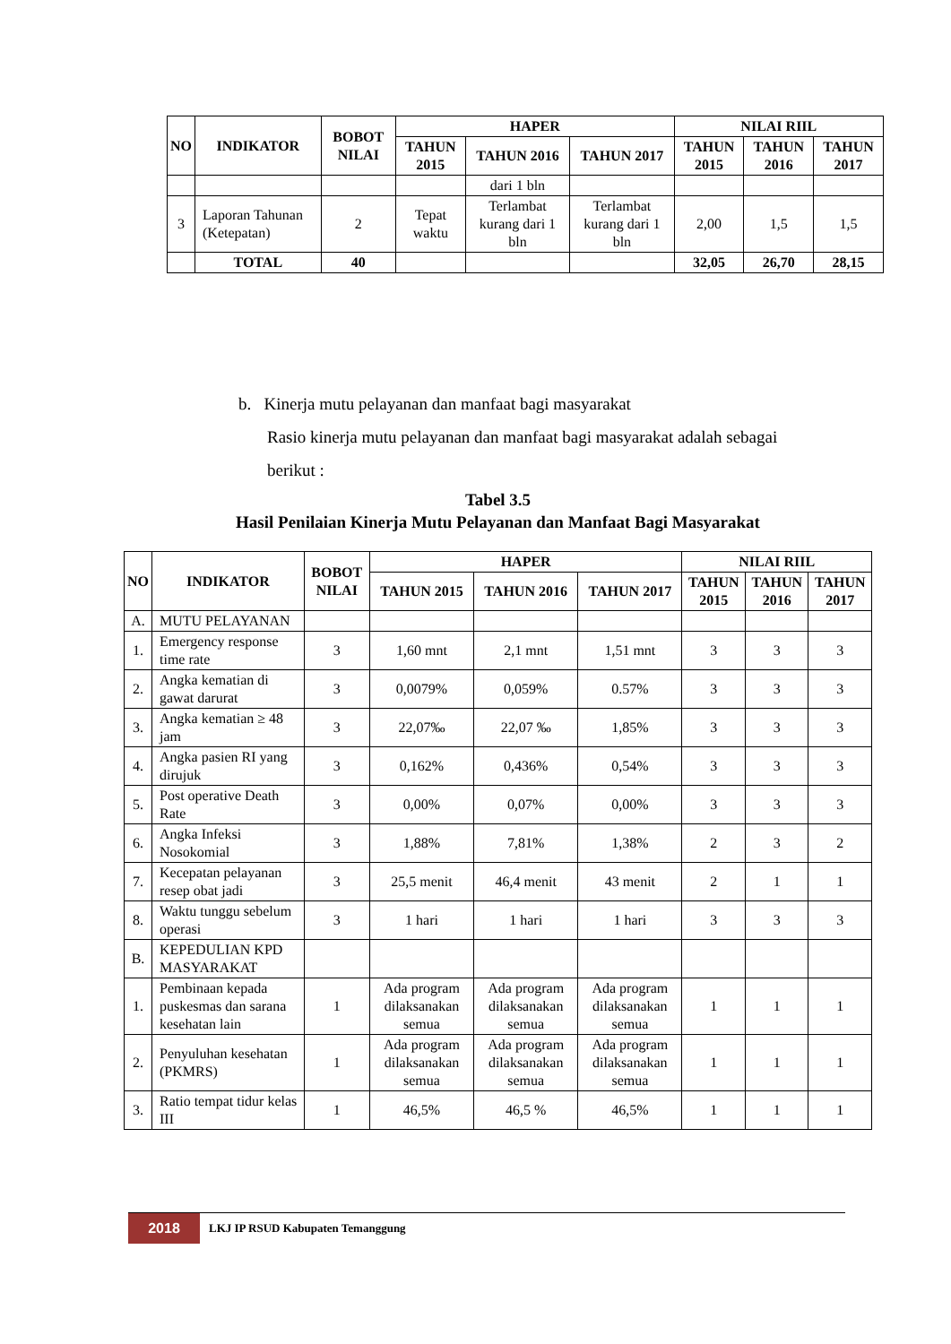| NO | INDIKATOR | BOBOT NILAI | HAPER | | | NILAI RIIL | | |
| --- | --- | --- | --- | --- | --- | --- | --- | --- |
| | | | TAHUN 2015 | TAHUN 2016 | TAHUN 2017 | TAHUN 2015 | TAHUN 2016 | TAHUN 2017 |
| | | | | dari 1 bln | | | | |
| 3 | Laporan Tahunan (Ketepatan) | 2 | Tepat waktu | Terlambat kurang dari 1 bln | Terlambat kurang dari 1 bln | 2,00 | 1,5 | 1,5 |
| | TOTAL | 40 | | | | 32,05 | 26,70 | 28,15 |
b. Kinerja mutu pelayanan dan manfaat bagi masyarakat
Rasio kinerja mutu pelayanan dan manfaat bagi masyarakat adalah sebagai
berikut :
Tabel 3.5
Hasil Penilaian Kinerja Mutu Pelayanan dan Manfaat Bagi Masyarakat
| NO | INDIKATOR | BOBOT NILAI | HAPER | | | NILAI RIIL | | |
| --- | --- | --- | --- | --- | --- | --- | --- | --- |
| | | | TAHUN 2015 | TAHUN 2016 | TAHUN 2017 | TAHUN 2015 | TAHUN 2016 | TAHUN 2017 |
| A. | MUTU PELAYANAN | | | | | | | |
| 1. | Emergency response time rate | 3 | 1,60 mnt | 2,1 mnt | 1,51 mnt | 3 | 3 | 3 |
| 2. | Angka kematian di gawat darurat | 3 | 0,0079% | 0,059% | 0.57% | 3 | 3 | 3 |
| 3. | Angka kematian ≥ 48 jam | 3 | 22,07‰ | 22,07 ‰ | 1,85% | 3 | 3 | 3 |
| 4. | Angka pasien RI yang dirujuk | 3 | 0,162% | 0,436% | 0,54% | 3 | 3 | 3 |
| 5. | Post operative Death Rate | 3 | 0,00% | 0,07% | 0,00% | 3 | 3 | 3 |
| 6. | Angka Infeksi Nosokomial | 3 | 1,88% | 7,81% | 1,38% | 2 | 3 | 2 |
| 7. | Kecepatan pelayanan resep obat jadi | 3 | 25,5 menit | 46,4 menit | 43 menit | 2 | 1 | 1 |
| 8. | Waktu tunggu sebelum operasi | 3 | 1 hari | 1 hari | 1 hari | 3 | 3 | 3 |
| B. | KEPEDULIAN KPD MASYARAKAT | | | | | | | |
| 1. | Pembinaan kepada puskesmas dan sarana kesehatan lain | 1 | Ada program dilaksanakan semua | Ada program dilaksanakan semua | Ada program dilaksanakan semua | 1 | 1 | 1 |
| 2. | Penyuluhan kesehatan (PKMRS) | 1 | Ada program dilaksanakan semua | Ada program dilaksanakan semua | Ada program dilaksanakan semua | 1 | 1 | 1 |
| 3. | Ratio tempat tidur kelas III | 1 | 46,5% | 46,5 % | 46,5% | 1 | 1 | 1 |
2018
LKJ IP RSUD Kabupaten Temanggung